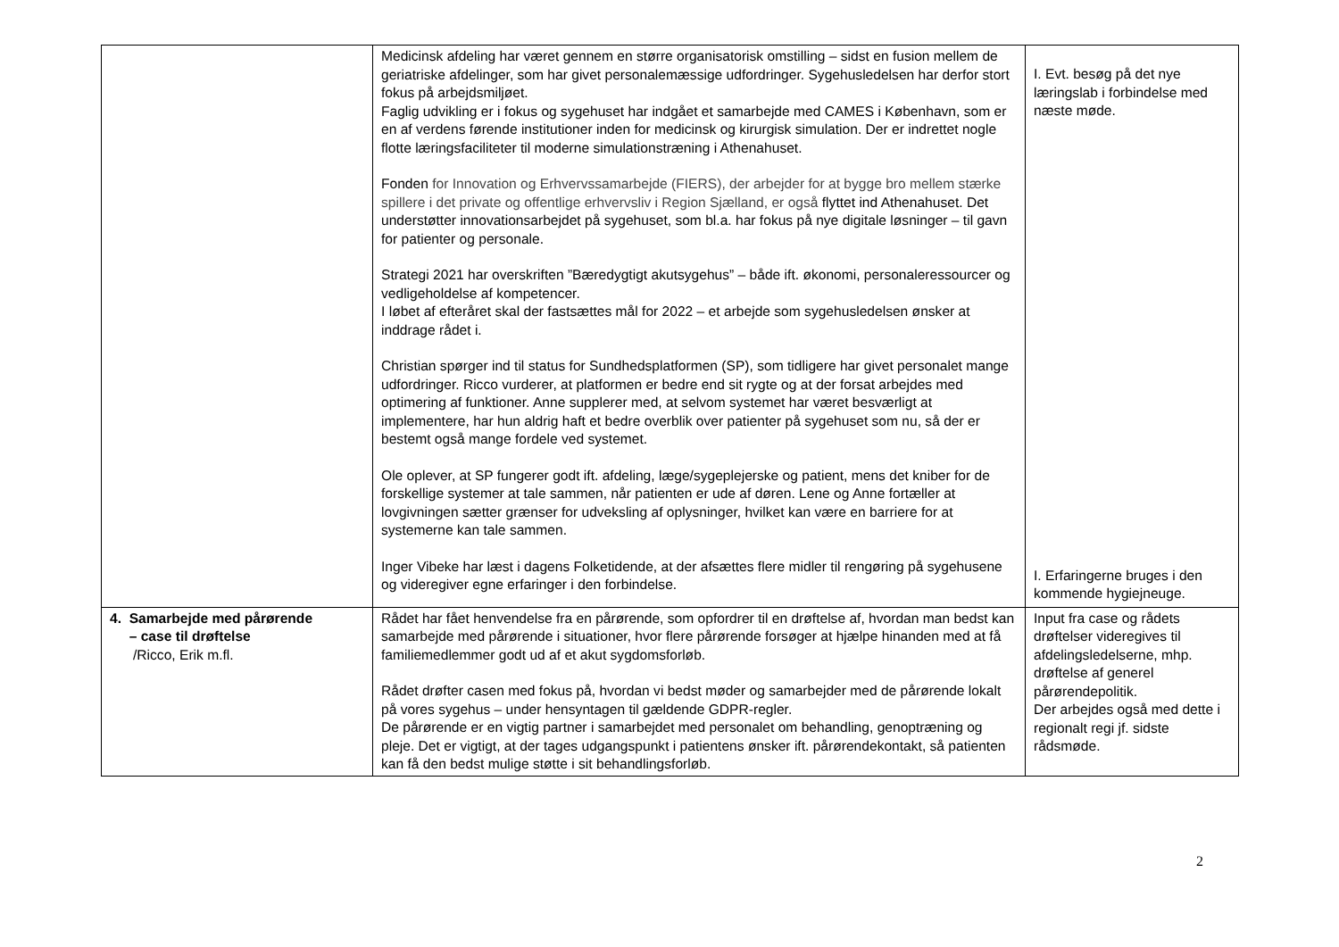| | Medicinsk afdeling har været gennem en større organisatorisk omstilling – sidst en fusion mellem de geriatriske afdelinger, som har givet personalemæssige udfordringer. Sygehusledelsen har derfor stort fokus på arbejdsmiljøet. Faglig udvikling er i fokus og sygehuset har indgået et samarbejde med CAMES i København, som er en af verdens førende institutioner inden for medicinsk og kirurgisk simulation. Der er indrettet nogle flotte læringsfaciliteter til moderne simulationstræning i Athenahuset. Fonden for Innovation og Erhvervssamarbejde (FIERS), der arbejder for at bygge bro mellem stærke spillere i det private og offentlige erhvervsliv i Region Sjælland, er også flyttet ind Athenahuset. Det understøtter innovationsarbejdet på sygehuset, som bl.a. har fokus på nye digitale løsninger – til gavn for patienter og personale. Strategi 2021 har overskriften ”Bæredygtigt akutsygehus” – både ift. økonomi, personaleressourcer og vedligeholdelse af kompetencer. I løbet af efteråret skal der fastsættes mål for 2022 – et arbejde som sygehusledelsen ønsker at inddrage rådet i. Christian spørger ind til status for Sundhedsplatformen (SP), som tidligere har givet personalet mange udfordringer. Ricco vurderer, at platformen er bedre end sit rygte og at der forsat arbejdes med optimering af funktioner. Anne supplerer med, at selvom systemet har været besværligt at implementere, har hun aldrig haft et bedre overblik over patienter på sygehuset som nu, så der er bestemt også mange fordele ved systemet. Ole oplever, at SP fungerer godt ift. afdeling, læge/sygeplejerske og patient, mens det kniber for de forskellige systemer at tale sammen, når patienten er ude af døren. Lene og Anne fortæller at lovgivningen sætter grænser for udveksling af oplysninger, hvilket kan være en barriere for at systemerne kan tale sammen. Inger Vibeke har læst i dagens Folketidende, at der afsættes flere midler til rengøring på sygehusene og videregiver egne erfaringer i den forbindelse. | I. Evt. besøg på det nye læringslab i forbindelse med næste møde. I. Erfaringerne bruges i den kommende hygiejneuge. |
| 4. Samarbejde med pårørende – case til drøftelse /Ricco, Erik m.fl. | Rådet har fået henvendelse fra en pårørende, som opfordrer til en drøftelse af, hvordan man bedst kan samarbejde med pårørende i situationer, hvor flere pårørende forsøger at hjælpe hinanden med at få familiemedlemmer godt ud af et akut sygdomsforløb. Rådet drøfter casen med fokus på, hvordan vi bedst møder og samarbejder med de pårørende lokalt på vores sygehus – under hensyntagen til gældende GDPR-regler. De pårørende er en vigtig partner i samarbejdet med personalet om behandling, genoptræning og pleje. Det er vigtigt, at der tages udgangspunkt i patientens ønsker ift. pårørendekontakt, så patienten kan få den bedst mulige støtte i sit behandlingsforløb. | Input fra case og rådets drøftelser videregives til afdelingsledelserne, mhp. drøftelse af generel pårørendepolitik. Der arbejdes også med dette i regionalt regi jf. sidste rådsmøde. |
2